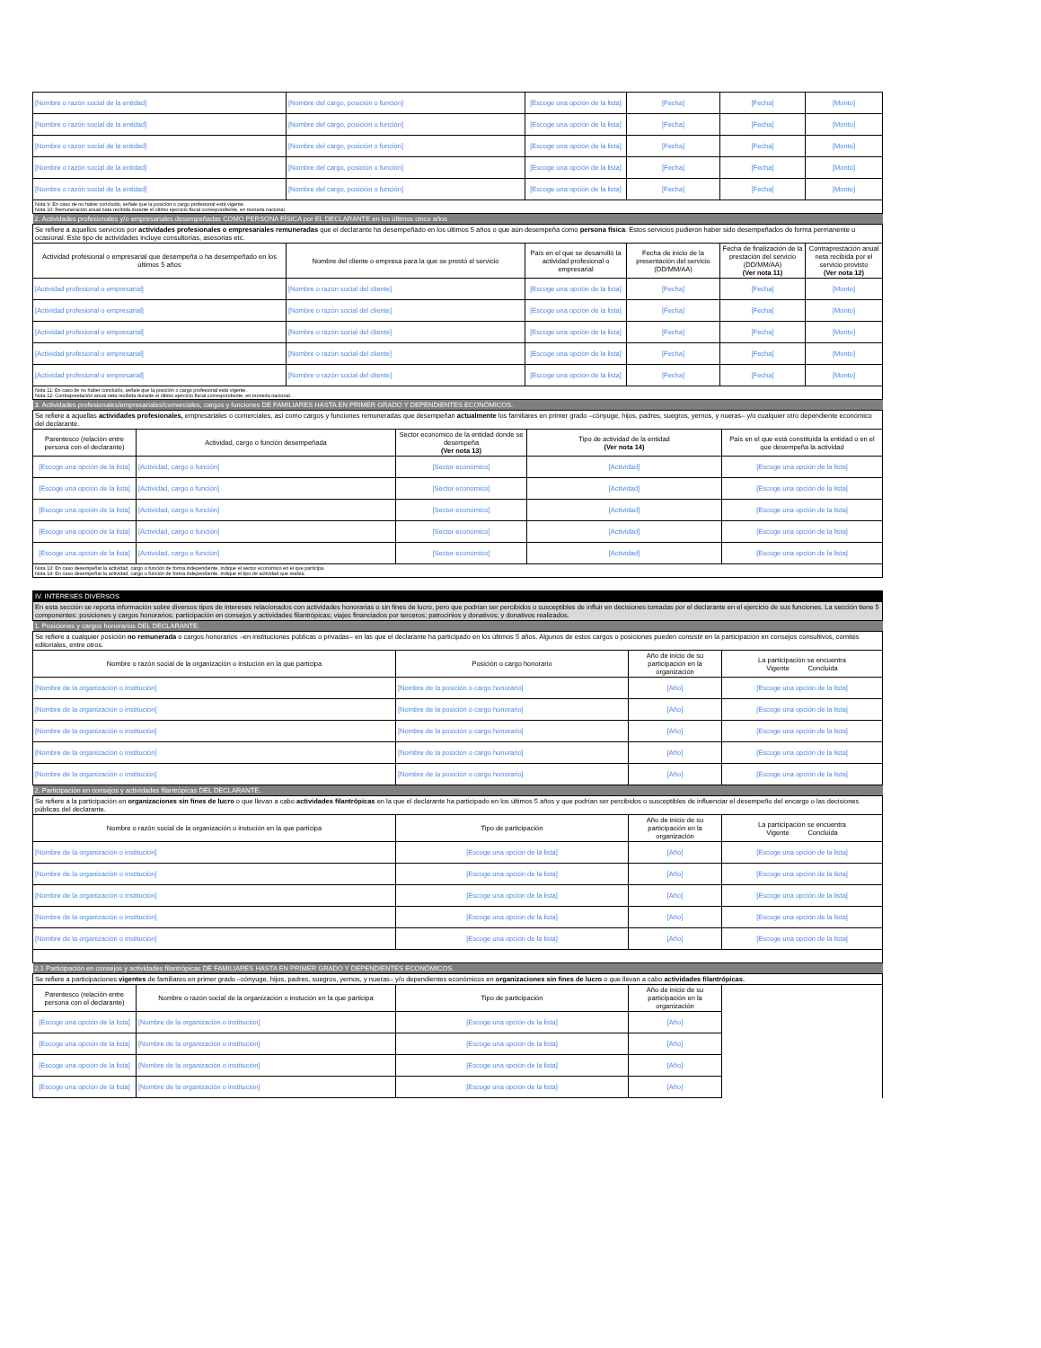| [Nombre o razón social de la entidad] | [Nombre del cargo, posición o función] | [Escoge una opción de la lista] | [Fecha] | [Fecha] | [Monto] |
| [Nombre o razón social de la entidad] | [Nombre del cargo, posición o función] | [Escoge una opción de la lista] | [Fecha] | [Fecha] | [Monto] |
| [Nombre o razón social de la entidad] | [Nombre del cargo, posición o función] | [Escoge una opción de la lista] | [Fecha] | [Fecha] | [Monto] |
| [Nombre o razón social de la entidad] | [Nombre del cargo, posición o función] | [Escoge una opción de la lista] | [Fecha] | [Fecha] | [Monto] |
| [Nombre o razón social de la entidad] | [Nombre del cargo, posición o función] | [Escoge una opción de la lista] | [Fecha] | [Fecha] | [Monto] |
| Nota 9: En caso de no haber concluido, señale que la posición o cargo profesional está vigente. Nota 10: Remuneración anual neta recibida durante el último ejercicio fiscal correspondiente, en moneda nacional. | | | | | |
| 2. Actividades profesionales y/o empresariales desempeñadas COMO PERSONA FÍSICA por EL DECLARANTE en los últimos cinco años | | | | | |
| Se refiere a aquellos servicios por actividades profesionales o empresariales remuneradas que el declarante ha desempeñado en los últimos 5 años o que aún desempeña como persona física . Estos servicios pudieron haber sido desempeñados de forma permanente u ocasional. Este tipo de actividades incluye consultorías, asesorias etc. | | | | | |
| Actividad profesional o empresarial que desempeña o ha desempeñado en los últimos 5 años | Nombre del cliente o empresa para la que se prestó el servicio | País en el que se desarrolló la actividad profesional o empresarial | Fecha de inicio de la presentación del servicio (DD/MM/AA) | Fecha de finalización de la prestación del servicio (DD/MM/AA) (Ver nota 11) | Contraprestación anual neta recibida por el servicio provisto (Ver nota 12) |
| [Actividad profesional o empresarial] | [Nombre o razón social del cliente] | [Escoge una opción de la lista] | [Fecha] | [Fecha] | [Monto] |
| [Actividad profesional o empresarial] | [Nombre o razón social del cliente] | [Escoge una opción de la lista] | [Fecha] | [Fecha] | [Monto] |
| [Actividad profesional o empresarial] | [Nombre o razón social del cliente] | [Escoge una opción de la lista] | [Fecha] | [Fecha] | [Monto] |
| [Actividad profesional o empresarial] | [Nombre o razón social del cliente] | [Escoge una opción de la lista] | [Fecha] | [Fecha] | [Monto] |
| [Actividad profesional o empresarial] | [Nombre o razón social del cliente] | [Escoge una opción de la lista] | [Fecha] | [Fecha] | [Monto] |
| Nota 11: En caso de no haber concluido, señale que la posición o cargo profesional está vigente. Nota 12: Contraprestación anual neta recibida durante el último ejercicio fiscal correspondiente, en moneda nacional. | | | | | |
| 3. Actividades profesionales/empresariales/comerciales, cargos y funciones DE FAMILIARES HASTA EN PRIMER GRADO Y DEPENDIENTES ECONÓMICOS. | | | | |
| Se refiere a aquellas actividades profesionales, empresariales o comerciales, así como cargos y funciones remuneradas que desempeñan actualmente los familiares en primer grado –cónyuge, hijos, padres, suegros, yernos, y nueras– y/o cualquier otro dependiente económico del declarante. | | | | |
| Parentesco (relación entre persona con el declarante) | Actividad, cargo o función desempeñada | Sector económico de la entidad donde se desempeña (Ver nota 13) | Tipo de actividad de la entidad (Ver nota 14) | País en el que está constituida la entidad o en el que desempeña la actividad |
| [Escoge una opción de la lista] | [Actividad, cargo o función] | [Sector económico] | [Actividad] | [Escoge una opción de la lista] |
| [Escoge una opción de la lista] | [Actividad, cargo o función] | [Sector económico] | [Actividad] | [Escoge una opción de la lista] |
| [Escoge una opción de la lista] | [Actividad, cargo o función] | [Sector económico] | [Actividad] | [Escoge una opción de la lista] |
| [Escoge una opción de la lista] | [Actividad, cargo o función] | [Sector económico] | [Actividad] | [Escoge una opción de la lista] |
| [Escoge una opción de la lista] | [Actividad, cargo o función] | [Sector económico] | [Actividad] | [Escoge una opción de la lista] |
| Nota 13: En caso desempeñar la actividad, cargo o función de forma independiente, indique el sector económico en el que participa. Nota 14: En caso desempeñar la actividad, cargo o función de forma independiente, indique el tipo de actividad que realiza. | | | | |
| IV. INTERESES DIVERSOS | | | |
| En esta sección se reporta información sobre diversos tipos de intereses relacionados con actividades honorarias o sin fines de lucro, pero que podrían ser percibidos o susceptibles de influir en decisiones tomadas por el declarante en el ejercicio de sus funciones. La sección tiene 5 componentes: posiciones y cargos honorarios; participación en consejos y actividades filantrópicas; viajes financiados por terceros; patrocinios y donativos; y donativos realizados. | | | |
| 1. Posiciones y cargos honorarios DEL DECLARANTE. | | | |
| Se refiere a cualquier posición no remunerada o cargos honorarios –en instituciones públicas o privadas– en las que el declarante ha participado en los últimos 5 años. Algunos de estos cargos o posiciones pueden consistir en la participación en consejos consultivos, comités editoriales, entre otros. | | | |
| Nombre o razón social de la organización o instución en la que participa | Posición o cargo honorario | Año de inicio de su participación en la organización | La participación se encuentra Vigente Concluida |
| [Nombre de la organización o institución] | [Nombre de la posición o cargo honorario] | [Año] | [Escoge una opción de la lista] |
| [Nombre de la organización o institución] | [Nombre de la posición o cargo honorario] | [Año] | [Escoge una opción de la lista] |
| [Nombre de la organización o institución] | [Nombre de la posición o cargo honorario] | [Año] | [Escoge una opción de la lista] |
| [Nombre de la organización o institución] | [Nombre de la posición o cargo honorario] | [Año] | [Escoge una opción de la lista] |
| [Nombre de la organización o institución] | [Nombre de la posición o cargo honorario] | [Año] | [Escoge una opción de la lista] |
| 2. Participación en consejos y actividades filantrópicas DEL DECLARANTE. | | | |
| Se refiere a la participación en organizaciones sin fines de lucro o que llevan a cabo actividades filantrópicas en la que el declarante ha participado en los últimos 5 años y que podrían ser percibidos o susceptibles de influenciar el desempeño del encargo o las decisiones públicas del declarante. | | | |
| Nombre o razón social de la organización o instución en la que participa | Tipo de participación | Año de inicio de su participación en la organización | La participación se encuentra Vigente Concluida |
| [Nombre de la organización o institución] | [Escoge una opción de la lista] | [Año] | [Escoge una opción de la lista] |
| [Nombre de la organización o institución] | [Escoge una opción de la lista] | [Año] | [Escoge una opción de la lista] |
| [Nombre de la organización o institución] | [Escoge una opción de la lista] | [Año] | [Escoge una opción de la lista] |
| [Nombre de la organización o institución] | [Escoge una opción de la lista] | [Año] | [Escoge una opción de la lista] |
| [Nombre de la organización o institución] | [Escoge una opción de la lista] | [Año] | [Escoge una opción de la lista] |
| 2.1 Participación en consejos y actividades filantrópicas DE FAMILIARES HASTA EN PRIMER GRADO Y DEPENDIENTES ECONÓMICOS. | | | | |
| Se refiere a participaciones vigentes de familiares en primer grado –cónyuge, hijos, padres, suegros, yernos, y nueras– y/o dependientes económicos en organizaciones sin fines de lucro o que llevan a cabo actividades filantrópicas. | | | | |
| Parentesco (relación entre persona con el declarante) | Nombre o razón social de la organización o instución en la que participa | Tipo de participación | Año de inicio de su participación en la organización | |
| [Escoge una opción de la lista] | [Nombre de la organización o institución] | [Escoge una opción de la lista] | [Año] | |
| [Escoge una opción de la lista] | [Nombre de la organización o institución] | [Escoge una opción de la lista] | [Año] | |
| [Escoge una opción de la lista] | [Nombre de la organización o institución] | [Escoge una opción de la lista] | [Año] | |
| [Escoge una opción de la lista] | [Nombre de la organización o institución] | [Escoge una opción de la lista] | [Año] | |